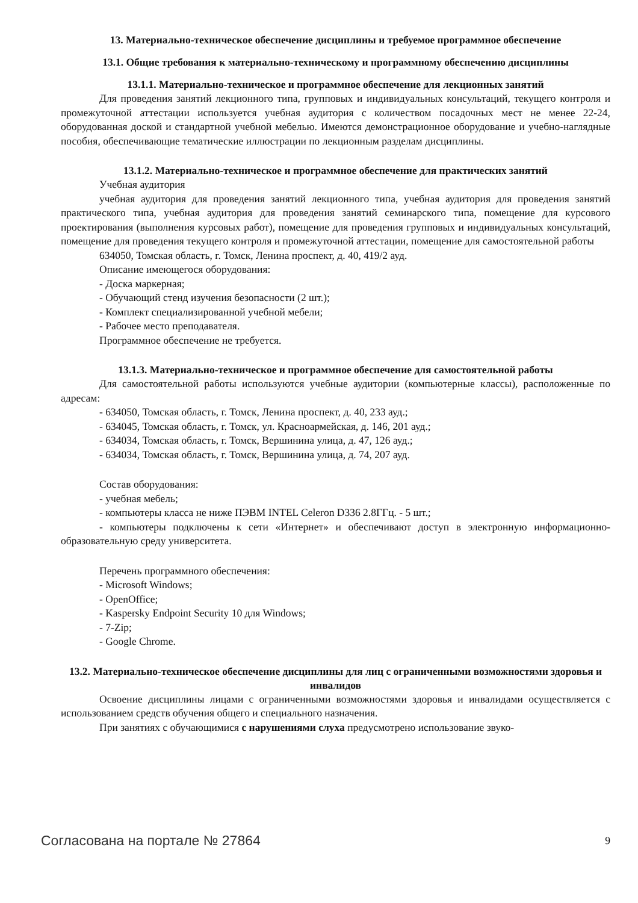13. Материально-техническое обеспечение дисциплины и требуемое программное обеспечение
13.1. Общие требования к материально-техническому и программному обеспечению дисциплины
13.1.1. Материально-техническое и программное обеспечение для лекционных занятий
Для проведения занятий лекционного типа, групповых и индивидуальных консультаций, текущего контроля и промежуточной аттестации используется учебная аудитория с количеством посадочных мест не менее 22-24, оборудованная доской и стандартной учебной мебелью. Имеются демонстрационное оборудование и учебно-наглядные пособия, обеспечивающие тематические иллюстрации по лекционным разделам дисциплины.
13.1.2. Материально-техническое и программное обеспечение для практических занятий
Учебная аудитория
учебная аудитория для проведения занятий лекционного типа, учебная аудитория для проведения занятий практического типа, учебная аудитория для проведения занятий семинарского типа, помещение для курсового проектирования (выполнения курсовых работ), помещение для проведения групповых и индивидуальных консультаций, помещение для проведения текущего контроля и промежуточной аттестации, помещение для самостоятельной работы
634050, Томская область, г. Томск, Ленина проспект, д. 40, 419/2 ауд.
Описание имеющегося оборудования:
- Доска маркерная;
- Обучающий стенд изучения безопасности (2 шт.);
- Комплект специализированной учебной мебели;
- Рабочее место преподавателя.
Программное обеспечение не требуется.
13.1.3. Материально-техническое и программное обеспечение для самостоятельной работы
Для самостоятельной работы используются учебные аудитории (компьютерные классы), расположенные по адресам:
- 634050, Томская область, г. Томск, Ленина проспект, д. 40, 233 ауд.;
- 634045, Томская область, г. Томск, ул. Красноармейская, д. 146, 201 ауд.;
- 634034, Томская область, г. Томск, Вершинина улица, д. 47, 126 ауд.;
- 634034, Томская область, г. Томск, Вершинина улица, д. 74, 207 ауд.
Состав оборудования:
- учебная мебель;
- компьютеры класса не ниже ПЭВМ INTEL Celeron D336 2.8ГГц. - 5 шт.;
- компьютеры подключены к сети «Интернет» и обеспечивают доступ в электронную информационно-образовательную среду университета.
Перечень программного обеспечения:
- Microsoft Windows;
- OpenOffice;
- Kaspersky Endpoint Security 10 для Windows;
- 7-Zip;
- Google Chrome.
13.2. Материально-техническое обеспечение дисциплины для лиц с ограниченными возможностями здоровья и инвалидов
Освоение дисциплины лицами с ограниченными возможностями здоровья и инвалидами осуществляется с использованием средств обучения общего и специального назначения.
При занятиях с обучающимися с нарушениями слуха предусмотрено использование звуко-
Согласована на портале № 27864 9